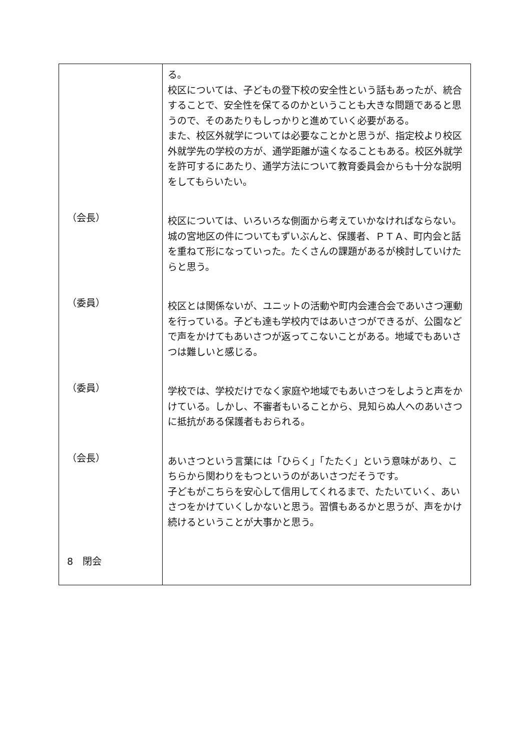| | る。 校区については、子どもの登下校の安全性という話もあったが、統合することで、安全性を保てるのかということも大きな問題であると思うので、そのあたりもしっかりと進めていく必要がある。 また、校区外就学については必要なことかと思うが、指定校より校区外就学先の学校の方が、通学距離が遠くなることもある。校区外就学を許可するにあたり、通学方法について教育委員会からも十分な説明をしてもらいたい。 |
| （会長） | 校区については、いろいろな側面から考えていかなければならない。城の宮地区の件についてもずいぶんと、保護者、ＰＴＡ、町内会と話を重ねて形になっていった。たくさんの課題があるが検討していけたらと思う。 |
| （委員） | 校区とは関係ないが、ユニットの活動や町内会連合会であいさつ運動を行っている。子ども達も学校内ではあいさつができるが、公園などで声をかけてもあいさつが返ってこないことがある。地域でもあいさつは難しいと感じる。 |
| （委員） | 学校では、学校だけでなく家庭や地域でもあいさつをしようと声をかけている。しかし、不審者もいることから、見知らぬ人へのあいさつに抵抗がある保護者もおられる。 |
| （会長） | あいさつという言葉には「ひらく」「たたく」という意味があり、こちらから関わりをもつというのがあいさつだそうです。 子どもがこちらを安心して信用してくれるまで、たたいていく、あいさつをかけていくしかないと思う。習慣もあるかと思うが、声をかけ続けるということが大事かと思う。 |
| 8 閉会 | |